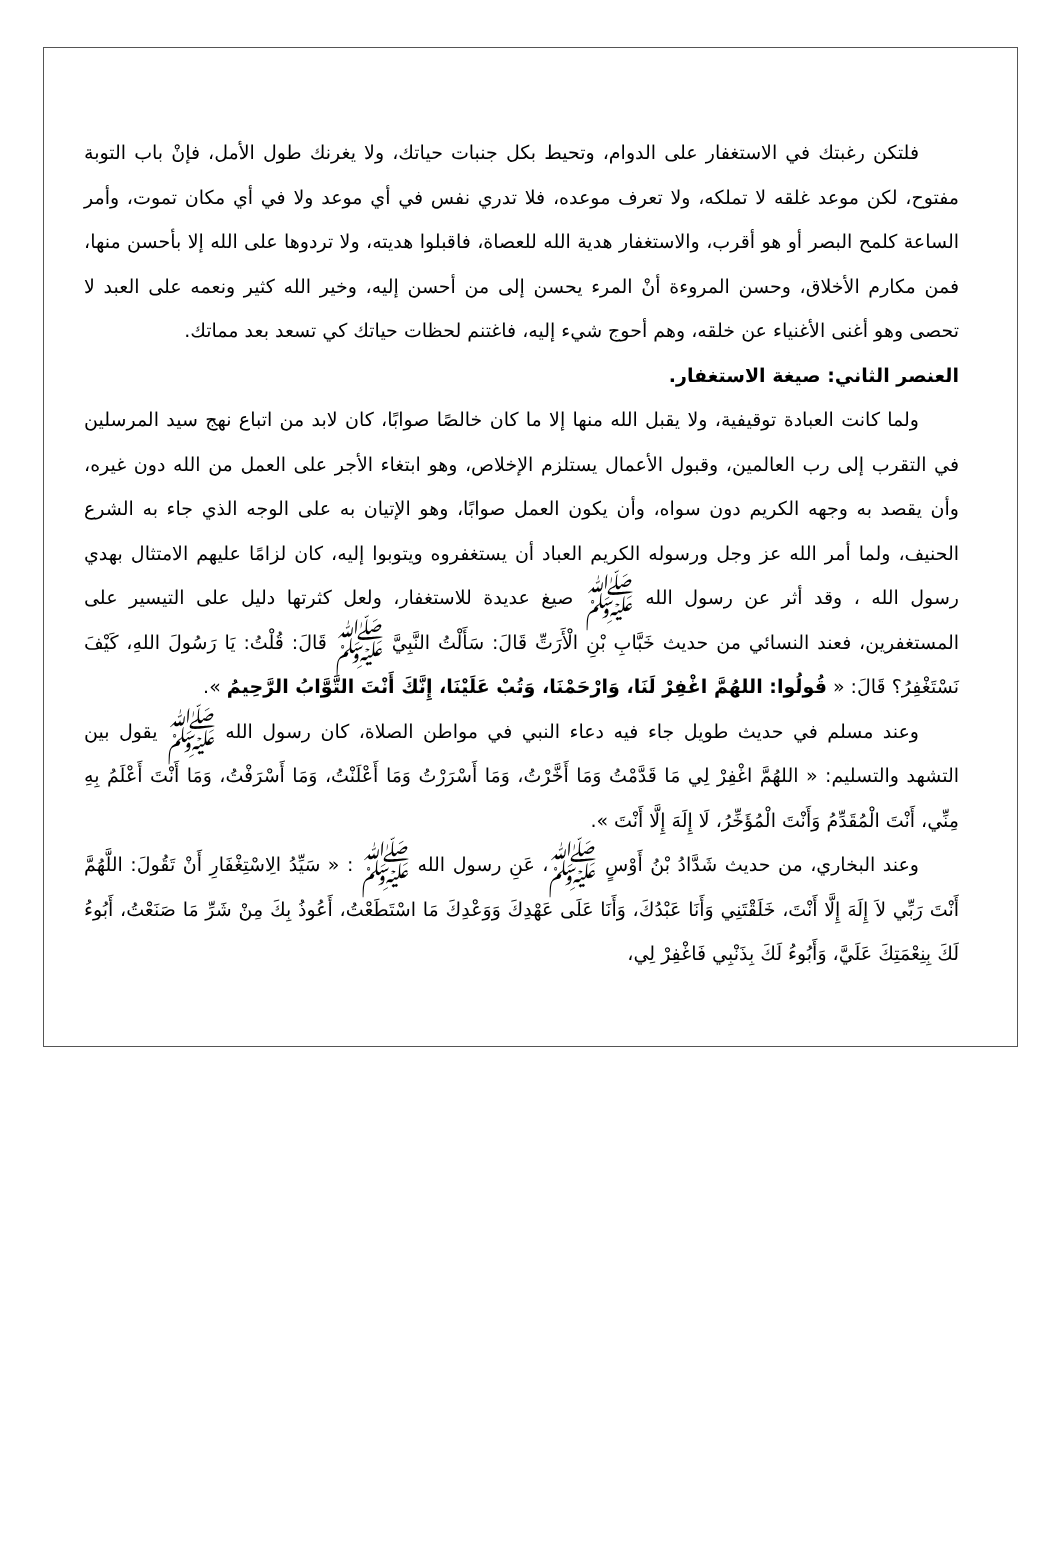فلتكن رغبتك في الاستغفار على الدوام، وتحيط بكل جنبات حياتك، ولا يغرنك طول الأمل، فإنْ باب التوبة مفتوح، لكن موعد غلقه لا تملكه، ولا تعرف موعده، فلا تدري نفس في أي موعد ولا في أي مكان تموت، وأمر الساعة كلمح البصر أو هو أقرب، والاستغفار هدية الله للعصاة، فاقبلوا هديته، ولا تردوها على الله إلا بأحسن منها، فمن مكارم الأخلاق، وحسن المروءة أنْ المرء يحسن إلى من أحسن إليه، وخير الله كثير ونعمه على العبد لا تحصى وهو أغنى الأغنياء عن خلقه، وهم أحوج شيء إليه، فاغتنم لحظات حياتك كي تسعد بعد مماتك.
العنصر الثاني: صيغة الاستغفار.
ولما كانت العبادة توقيفية، ولا يقبل الله منها إلا ما كان خالصًا صوابًا، كان لابد من اتباع نهج سيد المرسلين في التقرب إلى رب العالمين، وقبول الأعمال يستلزم الإخلاص، وهو ابتغاء الأجر على العمل من الله دون غيره، وأن يقصد به وجهه الكريم دون سواه، وأن يكون العمل صوابًا، وهو الإتيان به على الوجه الذي جاء به الشرع الحنيف، ولما أمر الله عز وجل ورسوله الكريم العباد أن يستغفروه ويتوبوا إليه، كان لزامًا عليهم الامتثال بهدي رسول الله ، وقد أثر عن رسول الله ﷺ صيغ عديدة للاستغفار، ولعل كثرتها دليل على التيسير على المستغفرين، فعند النسائي من حديث خَبَّابِ بْنِ الْأَرَتِّ قَالَ: سَأَلْتُ النَّبِيَّ ﷺ قَالَ: قُلْتُ: يَا رَسُولَ اللهِ، كَيْفَ نَسْتَغْفِرُ؟ قَالَ: « قُولُوا: اللهُمَّ اغْفِرْ لَنَا، وَارْحَمْنَا، وَتُبْ عَلَيْنَا، إِنَّكَ أَنْتَ التَّوَّابُ الرَّحِيمُ ».
وعند مسلم في حديث طويل جاء فيه دعاء النبي في مواطن الصلاة، كان رسول الله ﷺ يقول بين التشهد والتسليم: « اللهُمَّ اغْفِرْ لِي مَا قَدَّمْتُ وَمَا أَخَّرْتُ، وَمَا أَسْرَرْتُ وَمَا أَعْلَنْتُ، وَمَا أَسْرَفْتُ، وَمَا أَنْتَ أَعْلَمُ بِهِ مِنِّي، أَنْتَ الْمُقَدِّمُ وَأَنْتَ الْمُؤَخِّرُ، لَا إِلَهَ إِلَّا أَنْتَ ».
وعند البخاري، من حديث شَدَّادُ بْنُ أَوْسٍ ﷺ، عَنِ رسول الله ﷺ : « سَيِّدُ الِاسْتِغْفَارِ أَنْ تَقُولَ: اللَّهُمَّ أَنْتَ رَبِّي لاَ إِلَهَ إِلَّا أَنْتَ، خَلَقْتَنِي وَأَنَا عَبْدُكَ، وَأَنَا عَلَى عَهْدِكَ وَوَعْدِكَ مَا اسْتَطَعْتُ، أَعُوذُ بِكَ مِنْ شَرِّ مَا صَنَعْتُ، أَبُوءُ لَكَ بِنِعْمَتِكَ عَلَيَّ، وَأَبُوءُ لَكَ بِذَنْبِي فَاغْفِرْ لِي،